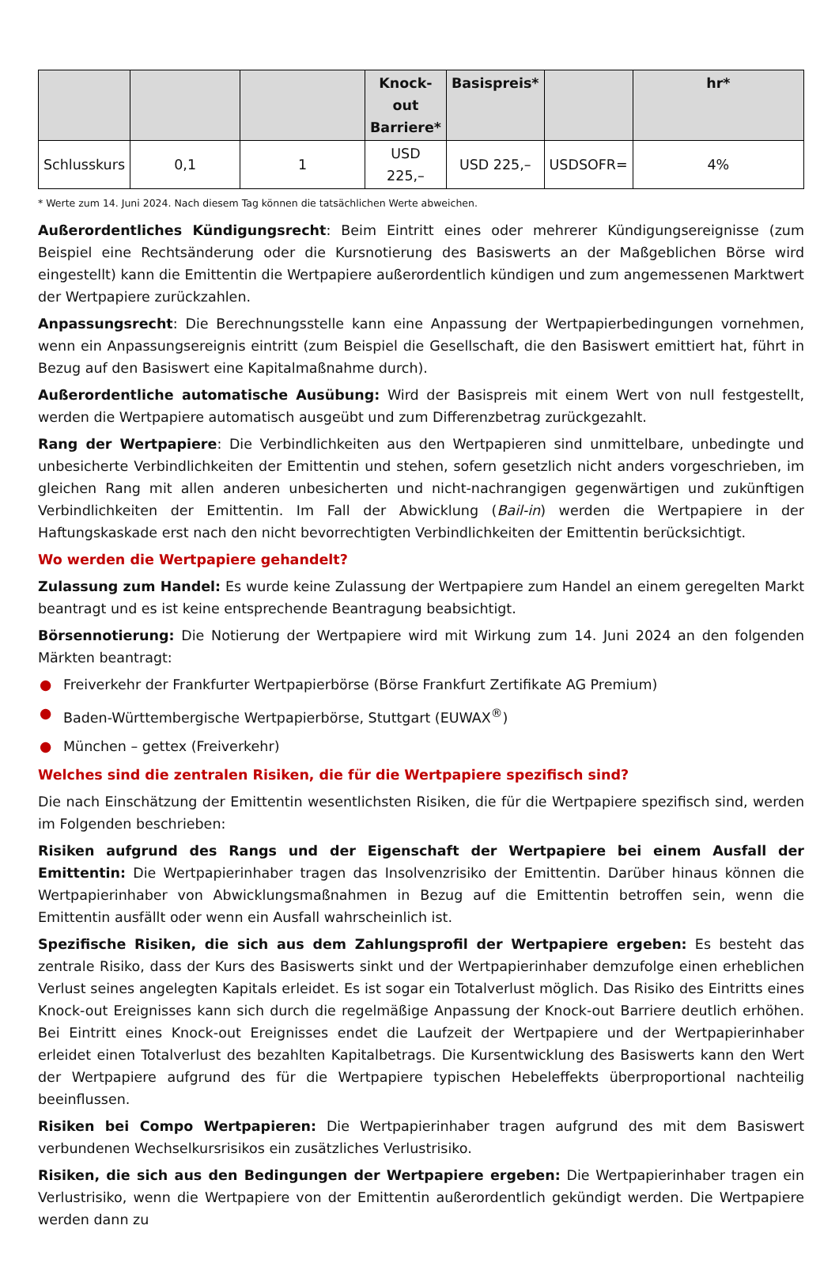| | | | Knock-out Barriere* | Basispreis* | | hr* |
| --- | --- | --- | --- | --- | --- | --- |
| Schlusskurs | 0,1 | 1 | USD 225,– | USD 225,– | USDSOFR= | 4% |
* Werte zum 14. Juni 2024. Nach diesem Tag können die tatsächlichen Werte abweichen.
Außerordentliches Kündigungsrecht: Beim Eintritt eines oder mehrerer Kündigungsereignisse (zum Beispiel eine Rechtsänderung oder die Kursnotierung des Basiswerts an der Maßgeblichen Börse wird eingestellt) kann die Emittentin die Wertpapiere außerordentlich kündigen und zum angemessenen Marktwert der Wertpapiere zurückzahlen.
Anpassungsrecht: Die Berechnungsstelle kann eine Anpassung der Wertpapierbedingungen vornehmen, wenn ein Anpassungsereignis eintritt (zum Beispiel die Gesellschaft, die den Basiswert emittiert hat, führt in Bezug auf den Basiswert eine Kapitalmaßnahme durch).
Außerordentliche automatische Ausübung: Wird der Basispreis mit einem Wert von null festgestellt, werden die Wertpapiere automatisch ausgeübt und zum Differenzbetrag zurückgezahlt.
Rang der Wertpapiere: Die Verbindlichkeiten aus den Wertpapieren sind unmittelbare, unbedingte und unbesicherte Verbindlichkeiten der Emittentin und stehen, sofern gesetzlich nicht anders vorgeschrieben, im gleichen Rang mit allen anderen unbesicherten und nicht-nachrangigen gegenwärtigen und zukünftigen Verbindlichkeiten der Emittentin. Im Fall der Abwicklung (Bail-in) werden die Wertpapiere in der Haftungskaskade erst nach den nicht bevorrechtigten Verbindlichkeiten der Emittentin berücksichtigt.
Wo werden die Wertpapiere gehandelt?
Zulassung zum Handel: Es wurde keine Zulassung der Wertpapiere zum Handel an einem geregelten Markt beantragt und es ist keine entsprechende Beantragung beabsichtigt.
Börsennotierung: Die Notierung der Wertpapiere wird mit Wirkung zum 14. Juni 2024 an den folgenden Märkten beantragt:
● Freiverkehr der Frankfurter Wertpapierbörse (Börse Frankfurt Zertifikate AG Premium)
● Baden-Württembergische Wertpapierbörse, Stuttgart (EUWAX<sup>®</sup>)
● München – gettex (Freiverkehr)
Welches sind die zentralen Risiken, die für die Wertpapiere spezifisch sind?
Die nach Einschätzung der Emittentin wesentlichsten Risiken, die für die Wertpapiere spezifisch sind, werden im Folgenden beschrieben:
Risiken aufgrund des Rangs und der Eigenschaft der Wertpapiere bei einem Ausfall der Emittentin: Die Wertpapierinhaber tragen das Insolvenzrisiko der Emittentin. Darüber hinaus können die Wertpapierinhaber von Abwicklungsmaßnahmen in Bezug auf die Emittentin betroffen sein, wenn die Emittentin ausfällt oder wenn ein Ausfall wahrscheinlich ist.
Spezifische Risiken, die sich aus dem Zahlungsprofil der Wertpapiere ergeben: Es besteht das zentrale Risiko, dass der Kurs des Basiswerts sinkt und der Wertpapierinhaber demzufolge einen erheblichen Verlust seines angelegten Kapitals erleidet. Es ist sogar ein Totalverlust möglich. Das Risiko des Eintritts eines Knock-out Ereignisses kann sich durch die regelmäßige Anpassung der Knock-out Barriere deutlich erhöhen. Bei Eintritt eines Knock-out Ereignisses endet die Laufzeit der Wertpapiere und der Wertpapierinhaber erleidet einen Totalverlust des bezahlten Kapitalbetrags. Die Kursentwicklung des Basiswerts kann den Wert der Wertpapiere aufgrund des für die Wertpapiere typischen Hebeleffekts überproportional nachteilig beeinflussen.
Risiken bei Compo Wertpapieren: Die Wertpapierinhaber tragen aufgrund des mit dem Basiswert verbundenen Wechselkursrisikos ein zusätzliches Verlustrisiko.
Risiken, die sich aus den Bedingungen der Wertpapiere ergeben: Die Wertpapierinhaber tragen ein Verlustrisiko, wenn die Wertpapiere von der Emittentin außerordentlich gekündigt werden. Die Wertpapiere werden dann zu